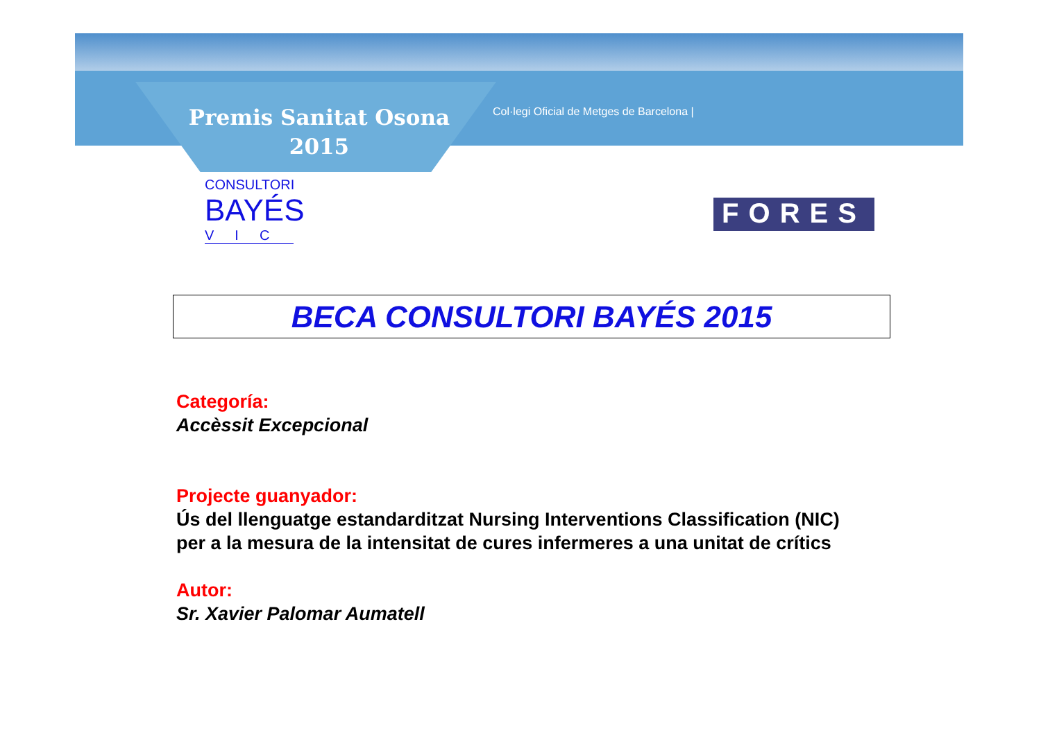Premis Sanitat Osona 2015
Col·legi Oficial de Metges de Barcelona |
CONSULTORI
BAYÉS
VIC
FORES
BECA CONSULTORI BAYÉS 2015
Categoría:
Accèssit Excepcional
Projecte guanyador:
Ús del llenguatge estandarditzat Nursing Interventions Classification (NIC) per a la mesura de la intensitat de cures infermeres a una unitat de crítics
Autor:
Sr. Xavier Palomar Aumatell